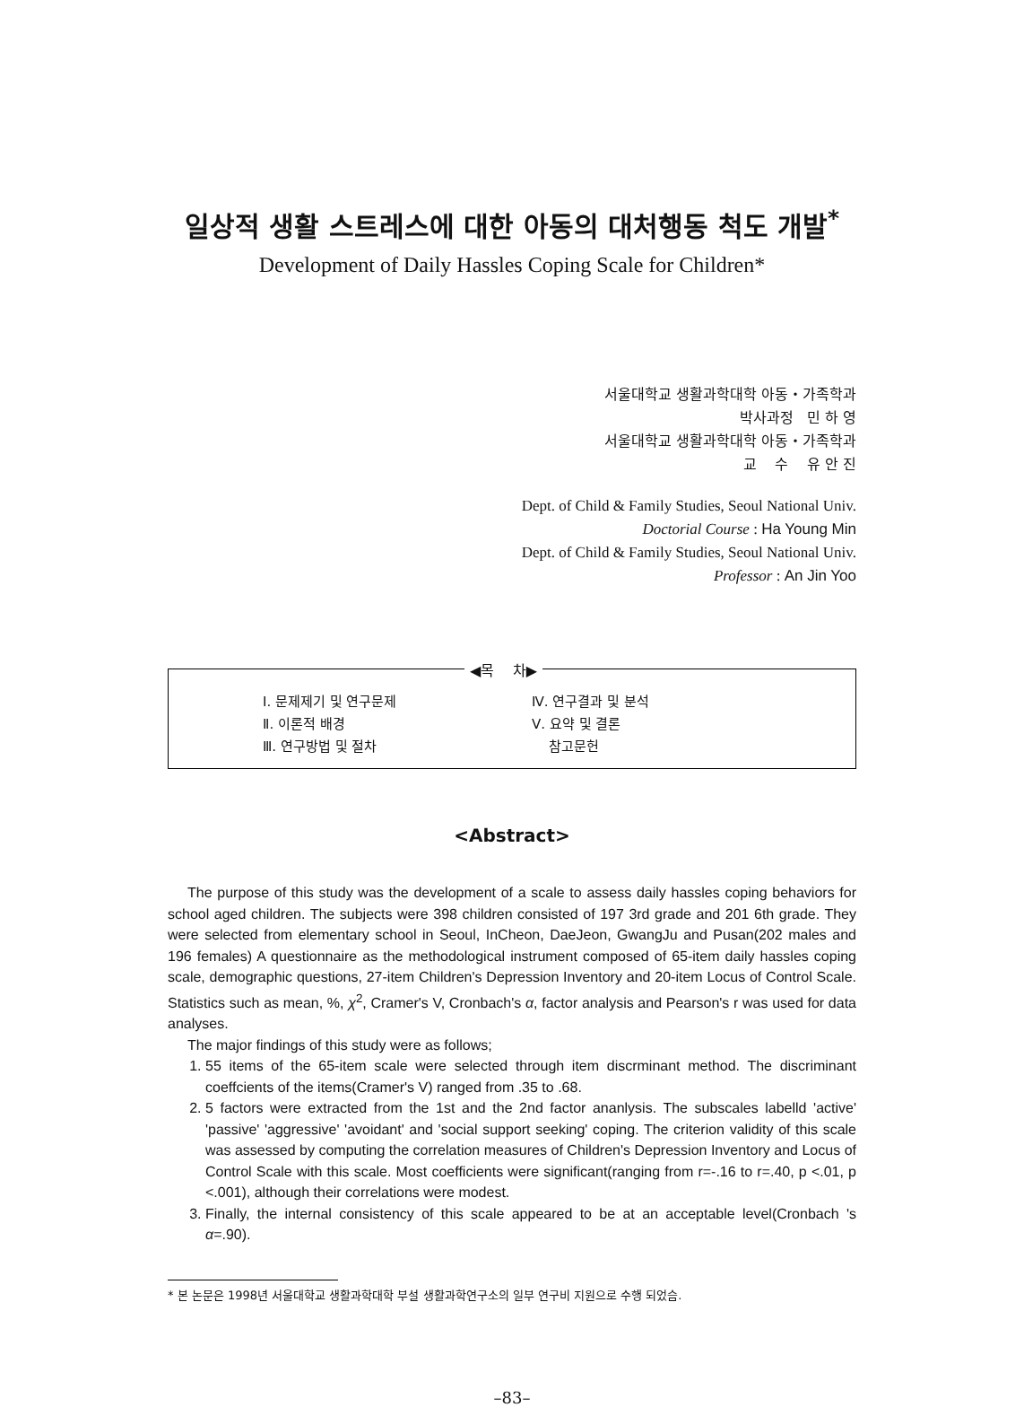일상적 생활 스트레스에 대한 아동의 대처행동 척도 개발<sup>*</sup>
Development of Daily Hassles Coping Scale for Children*
서울대학교 생활과학대학 아동・가족학과
박사과정 민 하 영
서울대학교 생활과학대학 아동・가족학과
교 수 유 안 진
Dept. of Child & Family Studies, Seoul National Univ.
Doctorial Course : Ha Young Min
Dept. of Child & Family Studies, Seoul National Univ.
Professor : An Jin Yoo
◀목 차▶
| Ⅰ. 문제제기 및 연구문제 | Ⅳ. 연구결과 및 분석 |
| Ⅱ. 이론적 배경 | Ⅴ. 요약 및 결론 |
| Ⅲ. 연구방법 및 절차 | 참고문헌 |
<Abstract>
The purpose of this study was the development of a scale to assess daily hassles coping behaviors for school aged children. The subjects were 398 children consisted of 197 3rd grade and 201 6th grade. They were selected from elementary school in Seoul, InCheon, DaeJeon, GwangJu and Pusan(202 males and 196 females) A questionnaire as the methodological instrument composed of 65-item daily hassles coping scale, demographic questions, 27-item Children's Depression Inventory and 20-item Locus of Control Scale. Statistics such as mean, %, χ<sup>2</sup>, Cramer's V, Cronbach's α, factor analysis and Pearson's r was used for data analyses.
The major findings of this study were as follows;
1. 55 items of the 65-item scale were selected through item discrminant method. The discriminant coeffcients of the items(Cramer's V) ranged from .35 to .68.
2. 5 factors were extracted from the 1st and the 2nd factor ananlysis. The subscales labelld 'active' 'passive' 'aggressive' 'avoidant' and 'social support seeking' coping. The criterion validity of this scale was assessed by computing the correlation measures of Children's Depression Inventory and Locus of Control Scale with this scale. Most coefficients were significant(ranging from r=-.16 to r=.40, p <.01, p <.001), although their correlations were modest.
3. Finally, the internal consistency of this scale appeared to be at an acceptable level(Cronbach 's α=.90).
* 본 논문은 1998년 서울대학교 생활과학대학 부설 생활과학연구소의 일부 연구비 지원으로 수행 되었슴.
–83–